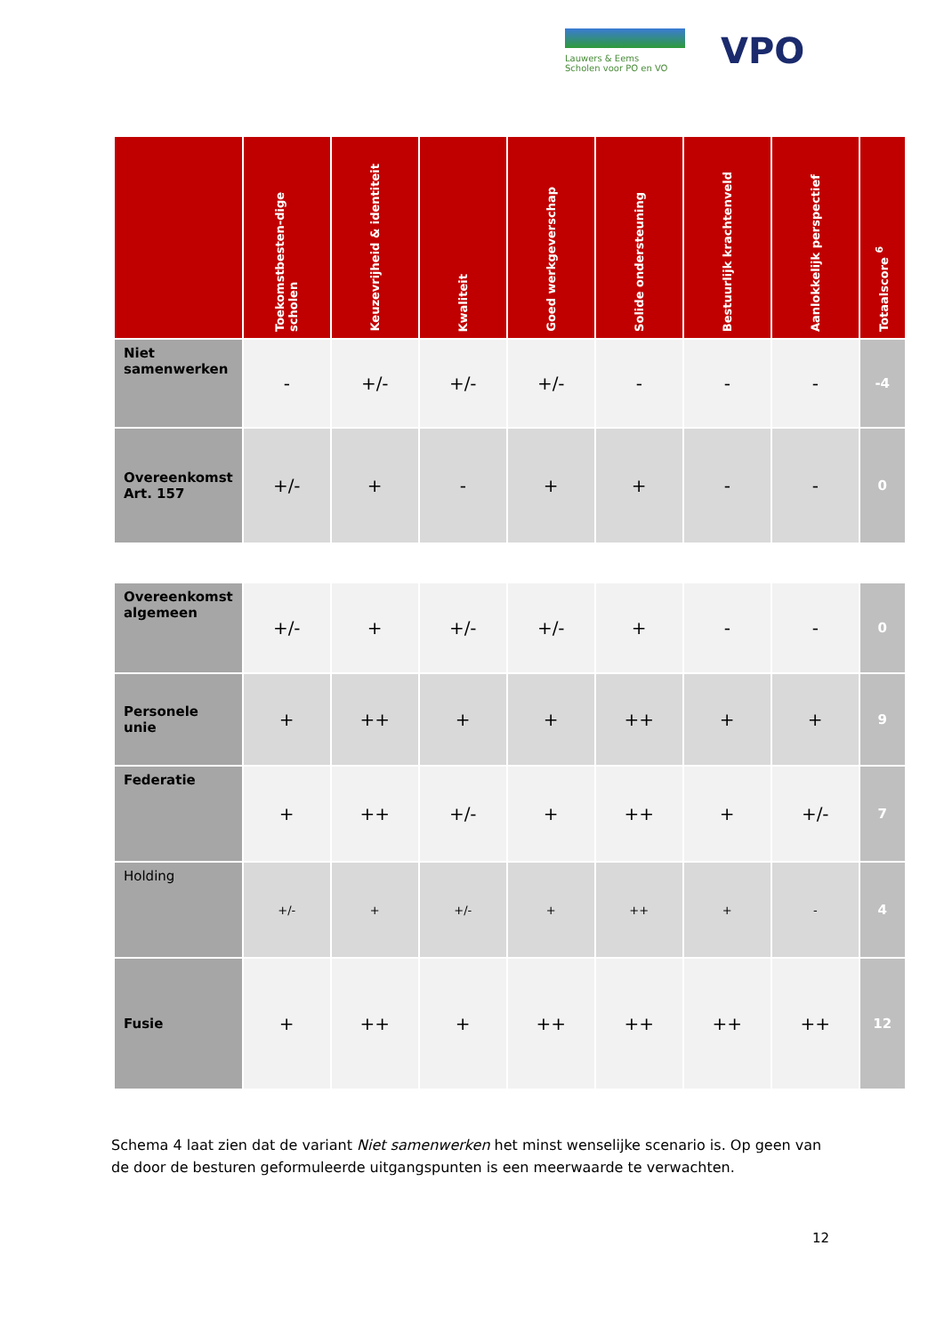Lauwers & Eems
Scholen voor PO en VO
VPO
| | Toekomstbesten-dige scholen | Keuzevrijheid & identiteit | Kwaliteit | Goed werkgeverschap | Solide ondersteuning | Bestuurlijk krachtenveld | Aanlokkelijk perspectief | Totaalscore <sup>6</sup> |
| --- | --- | --- | --- | --- | --- | --- | --- | --- |
| Niet samenwerken | - | +/- | +/- | +/- | - | - | - | -4 |
| Overeenkomst Art. 157 | +/- | + | - | + | + | - | - | 0 |
| Overeenkomst algemeen | +/- | + | +/- | +/- | + | - | - | 0 |
| Personele unie | + | ++ | + | + | ++ | + | + | 9 |
| Federatie | + | ++ | +/- | + | ++ | + | +/- | 7 |
| Holding | +/- | + | +/- | + | ++ | + | - | 4 |
| Fusie | + | ++ | + | ++ | ++ | ++ | ++ | 12 |
Schema 4 laat zien dat de variant Niet samenwerken het minst wenselijke scenario is. Op geen van de door de besturen geformuleerde uitgangspunten is een meerwaarde te verwachten.
12